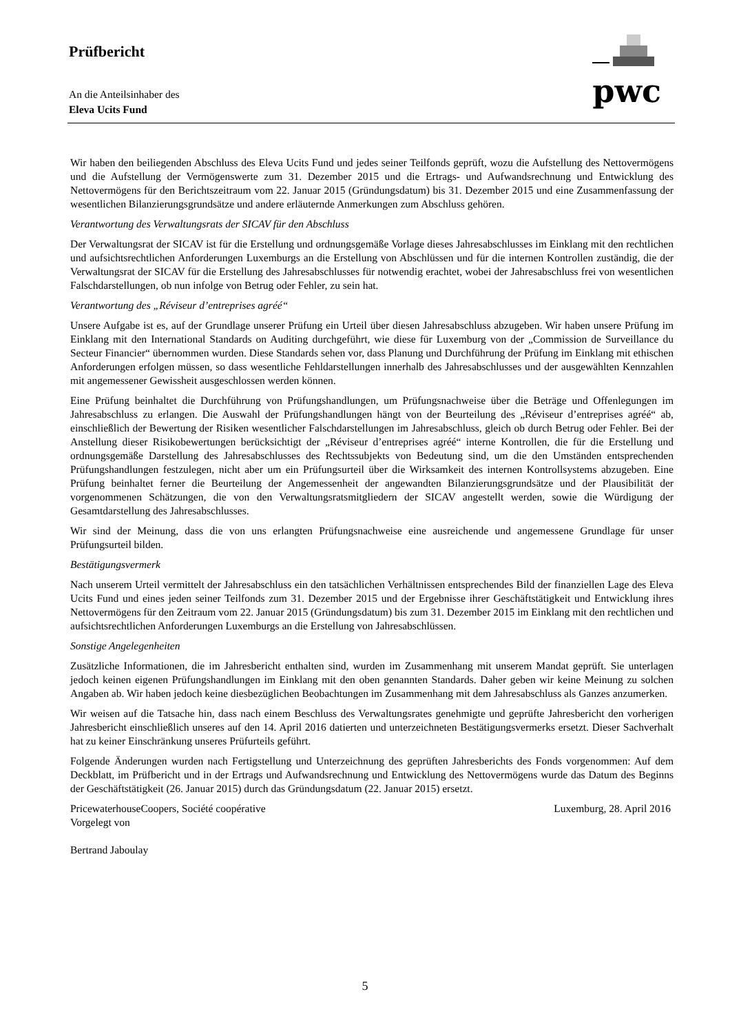Prüfbericht
An die Anteilsinhaber des
Eleva Ucits Fund
pwc
Wir haben den beiliegenden Abschluss des Eleva Ucits Fund und jedes seiner Teilfonds geprüft, wozu die Aufstellung des Nettovermögens und die Aufstellung der Vermögenswerte zum 31. Dezember 2015 und die Ertrags- und Aufwandsrechnung und Entwicklung des Nettovermögens für den Berichtszeitraum vom 22. Januar 2015 (Gründungsdatum) bis 31. Dezember 2015 und eine Zusammenfassung der wesentlichen Bilanzierungsgrundsätze und andere erläuternde Anmerkungen zum Abschluss gehören.
Verantwortung des Verwaltungsrats der SICAV für den Abschluss
Der Verwaltungsrat der SICAV ist für die Erstellung und ordnungsgemäße Vorlage dieses Jahresabschlusses im Einklang mit den rechtlichen und aufsichtsrechtlichen Anforderungen Luxemburgs an die Erstellung von Abschlüssen und für die internen Kontrollen zuständig, die der Verwaltungsrat der SICAV für die Erstellung des Jahresabschlusses für notwendig erachtet, wobei der Jahresabschluss frei von wesentlichen Falschdarstellungen, ob nun infolge von Betrug oder Fehler, zu sein hat.
Verantwortung des „Réviseur d’entreprises agréé“
Unsere Aufgabe ist es, auf der Grundlage unserer Prüfung ein Urteil über diesen Jahresabschluss abzugeben. Wir haben unsere Prüfung im Einklang mit den International Standards on Auditing durchgeführt, wie diese für Luxemburg von der „Commission de Surveillance du Secteur Financier“ übernommen wurden. Diese Standards sehen vor, dass Planung und Durchführung der Prüfung im Einklang mit ethischen Anforderungen erfolgen müssen, so dass wesentliche Fehldarstellungen innerhalb des Jahresabschlusses und der ausgewählten Kennzahlen mit angemessener Gewissheit ausgeschlossen werden können.
Eine Prüfung beinhaltet die Durchführung von Prüfungshandlungen, um Prüfungsnachweise über die Beträge und Offenlegungen im Jahresabschluss zu erlangen. Die Auswahl der Prüfungshandlungen hängt von der Beurteilung des „Réviseur d’entreprises agréé“ ab, einschließlich der Bewertung der Risiken wesentlicher Falschdarstellungen im Jahresabschluss, gleich ob durch Betrug oder Fehler. Bei der Anstellung dieser Risikobewertungen berücksichtigt der „Réviseur d’entreprises agréé“ interne Kontrollen, die für die Erstellung und ordnungsgemäße Darstellung des Jahresabschlusses des Rechtssubjekts von Bedeutung sind, um die den Umständen entsprechenden Prüfungshandlungen festzulegen, nicht aber um ein Prüfungsurteil über die Wirksamkeit des internen Kontrollsystems abzugeben. Eine Prüfung beinhaltet ferner die Beurteilung der Angemessenheit der angewandten Bilanzierungsgrundsätze und der Plausibilität der vorgenommenen Schätzungen, die von den Verwaltungsratsmitgliedern der SICAV angestellt werden, sowie die Würdigung der Gesamtdarstellung des Jahresabschlusses.
Wir sind der Meinung, dass die von uns erlangten Prüfungsnachweise eine ausreichende und angemessene Grundlage für unser Prüfungsurteil bilden.
Bestätigungsvermerk
Nach unserem Urteil vermittelt der Jahresabschluss ein den tatsächlichen Verhältnissen entsprechendes Bild der finanziellen Lage des Eleva Ucits Fund und eines jeden seiner Teilfonds zum 31. Dezember 2015 und der Ergebnisse ihrer Geschäftstätigkeit und Entwicklung ihres Nettovermögens für den Zeitraum vom 22. Januar 2015 (Gründungsdatum) bis zum 31. Dezember 2015 im Einklang mit den rechtlichen und aufsichtsrechtlichen Anforderungen Luxemburgs an die Erstellung von Jahresabschlüssen.
Sonstige Angelegenheiten
Zusätzliche Informationen, die im Jahresbericht enthalten sind, wurden im Zusammenhang mit unserem Mandat geprüft. Sie unterlagen jedoch keinen eigenen Prüfungshandlungen im Einklang mit den oben genannten Standards. Daher geben wir keine Meinung zu solchen Angaben ab. Wir haben jedoch keine diesbezüglichen Beobachtungen im Zusammenhang mit dem Jahresabschluss als Ganzes anzumerken.
Wir weisen auf die Tatsache hin, dass nach einem Beschluss des Verwaltungsrates genehmigte und geprüfte Jahresbericht den vorherigen Jahresbericht einschließlich unseres auf den 14. April 2016 datierten und unterzeichneten Bestätigungsvermerks ersetzt. Dieser Sachverhalt hat zu keiner Einschränkung unseres Prüfurteils geführt.
Folgende Änderungen wurden nach Fertigstellung und Unterzeichnung des geprüften Jahresberichts des Fonds vorgenommen: Auf dem Deckblatt, im Prüfbericht und in der Ertrags und Aufwandsrechnung und Entwicklung des Nettovermögens wurde das Datum des Beginns der Geschäftstätigkeit (26. Januar 2015) durch das Gründungsdatum (22. Januar 2015) ersetzt.
PricewaterhouseCoopers, Société coopérative Luxemburg, 28. April 2016
Vorgelegt von
Bertrand Jaboulay
5